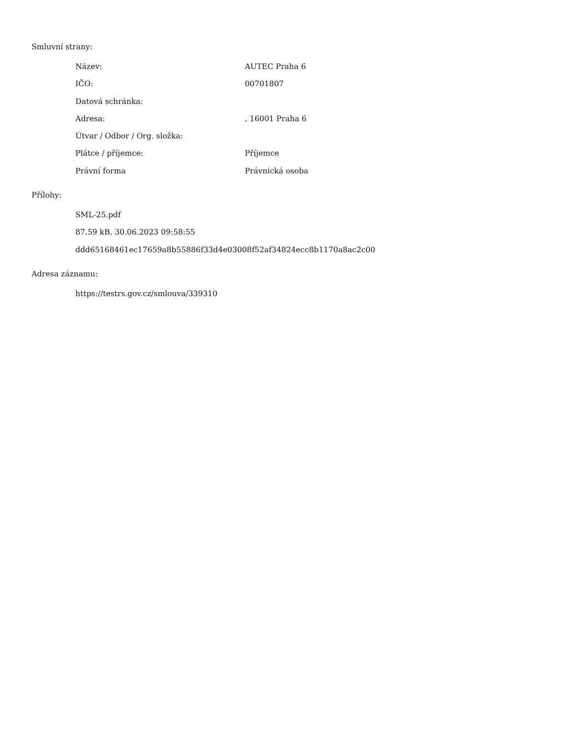Smluvní strany:
| Název: | AUTEC Praha 6 |
| IČO: | 00701807 |
| Datová schránka: | |
| Adresa: | , 16001 Praha 6 |
| Útvar / Odbor / Org. složka: | |
| Plátce / příjemce: | Příjemce |
| Právní forma | Právnická osoba |
Přílohy:
SML-25.pdf
87.59 kB, 30.06.2023 09:58:55
ddd65168461ec17659a8b55886f33d4e03008f52af34824ecc8b1170a8ac2c00
Adresa záznamu:
https://testrs.gov.cz/smlouva/339310